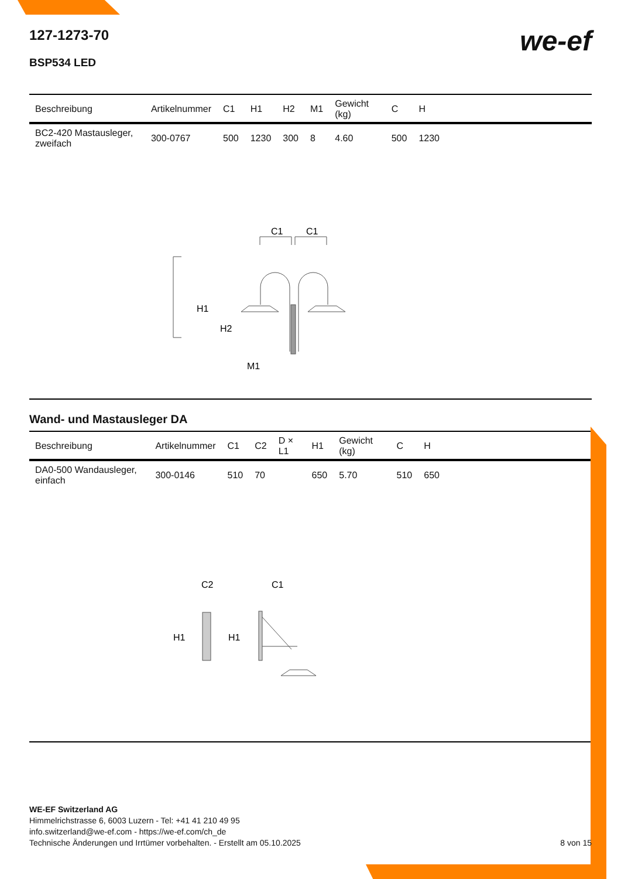127-1273-70
BSP534 LED
we-ef
| Beschreibung | Artikelnummer | C1 | H1 | H2 | M1 | Gewicht (kg) | C | H | |
| --- | --- | --- | --- | --- | --- | --- | --- | --- | --- |
| BC2-420 Mastausleger, zweifach | 300-0767 | 500 | 1230 | 300 | 8 | 4.60 | 500 | 1230 | |
C1
C1
H1
H2
M1
Wand- und Mastausleger DA
| Beschreibung | Artikelnummer | C1 | C2 | D × L1 | H1 | Gewicht (kg) | C | H | |
| --- | --- | --- | --- | --- | --- | --- | --- | --- | --- |
| DA0-500 Wandausleger, einfach | 300-0146 | 510 | 70 | | 650 | 5.70 | 510 | 650 | |
C2
C1
H1
H1
WE-EF Switzerland AG
Himmelrichstrasse 6, 6003 Luzern - Tel: +41 41 210 49 95
info.switzerland@we-ef.com - https://we-ef.com/ch_de
Technische Änderungen und Irrtümer vorbehalten. - Erstellt am 05.10.2025
8 von 15